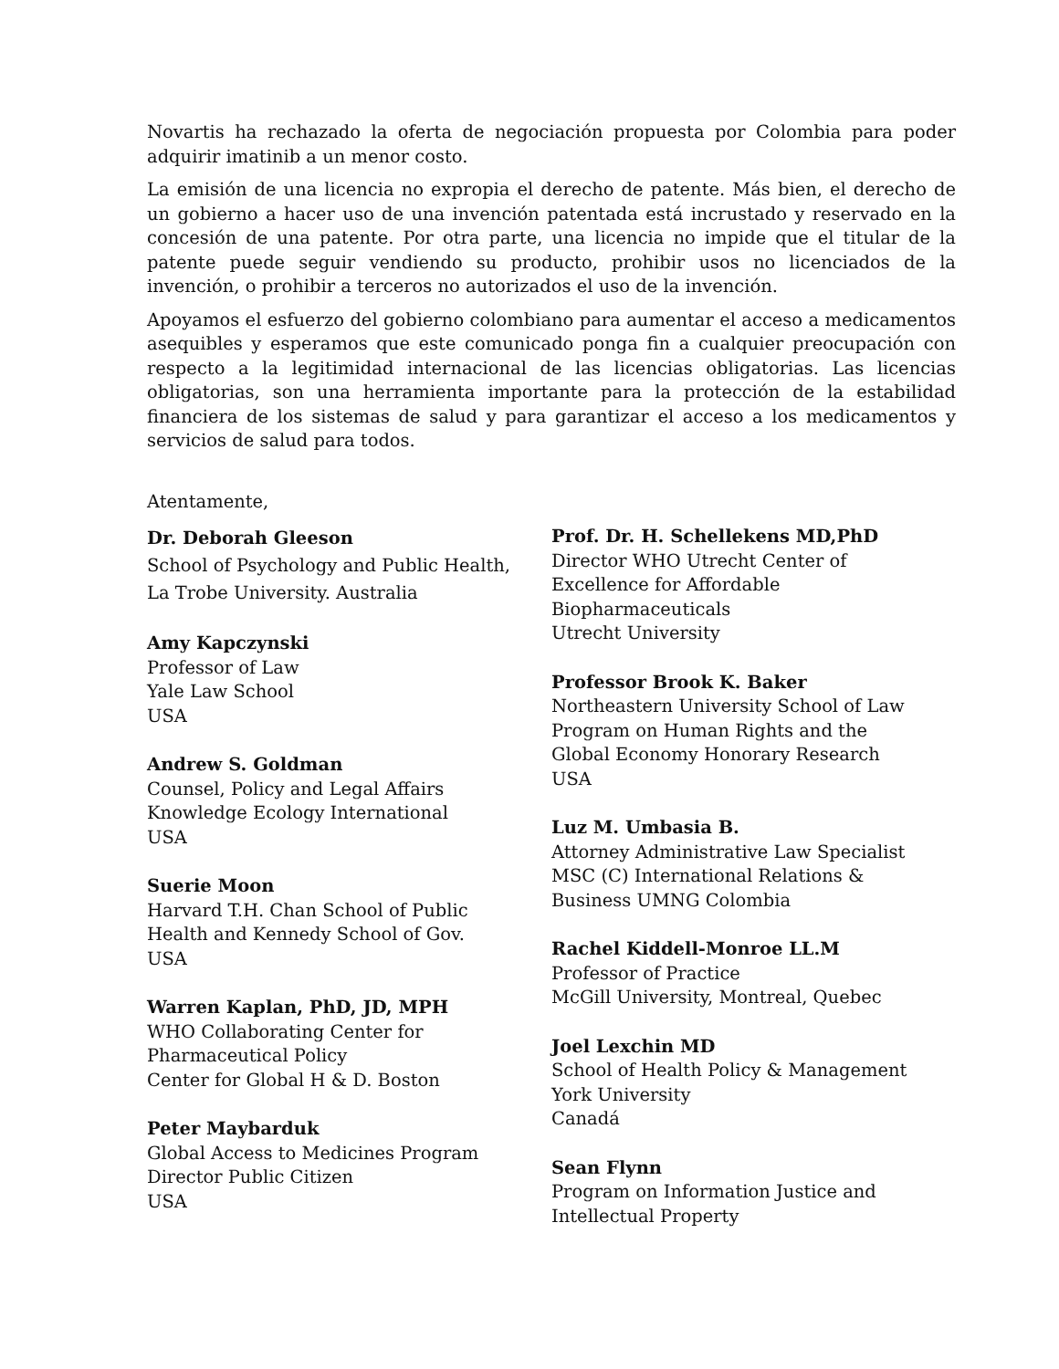Novartis ha rechazado la oferta de negociación propuesta por Colombia para poder adquirir imatinib a un menor costo.
La emisión de una licencia no expropia el derecho de patente. Más bien, el derecho de un gobierno a hacer uso de una invención patentada está incrustado y reservado en la concesión de una patente. Por otra parte, una licencia no impide que el titular de la patente puede seguir vendiendo su producto, prohibir usos no licenciados de la invención, o prohibir a terceros no autorizados el uso de la invención.
Apoyamos el esfuerzo del gobierno colombiano para aumentar el acceso a medicamentos asequibles y esperamos que este comunicado ponga fin a cualquier preocupación con respecto a la legitimidad internacional de las licencias obligatorias. Las licencias obligatorias, son una herramienta importante para la protección de la estabilidad financiera de los sistemas de salud y para garantizar el acceso a los medicamentos y servicios de salud para todos.
Atentamente,
Dr. Deborah Gleeson
School of Psychology and Public Health,
La Trobe University. Australia
Amy Kapczynski
Professor of Law
Yale Law School
USA
Andrew S. Goldman
Counsel, Policy and Legal Affairs
Knowledge Ecology International
USA
Suerie Moon
Harvard T.H. Chan School of Public
Health and Kennedy School of Gov.
USA
Warren Kaplan, PhD, JD, MPH
WHO Collaborating Center for
Pharmaceutical Policy
Center for Global H & D. Boston
Peter Maybarduk
Global Access to Medicines Program
Director Public Citizen
USA
Prof. Dr. H. Schellekens MD,PhD
Director WHO Utrecht Center of
Excellence for Affordable
Biopharmaceuticals
Utrecht University
Professor Brook K. Baker
Northeastern University School of Law
Program on Human Rights and the
Global Economy Honorary Research
USA
Luz M. Umbasia B.
Attorney Administrative Law Specialist
MSC (C) International Relations &
Business UMNG Colombia
Rachel Kiddell-Monroe LL.M
Professor of Practice
McGill University, Montreal, Quebec
Joel Lexchin MD
School of Health Policy & Management
York University
Canadá
Sean Flynn
Program on Information Justice and
Intellectual Property